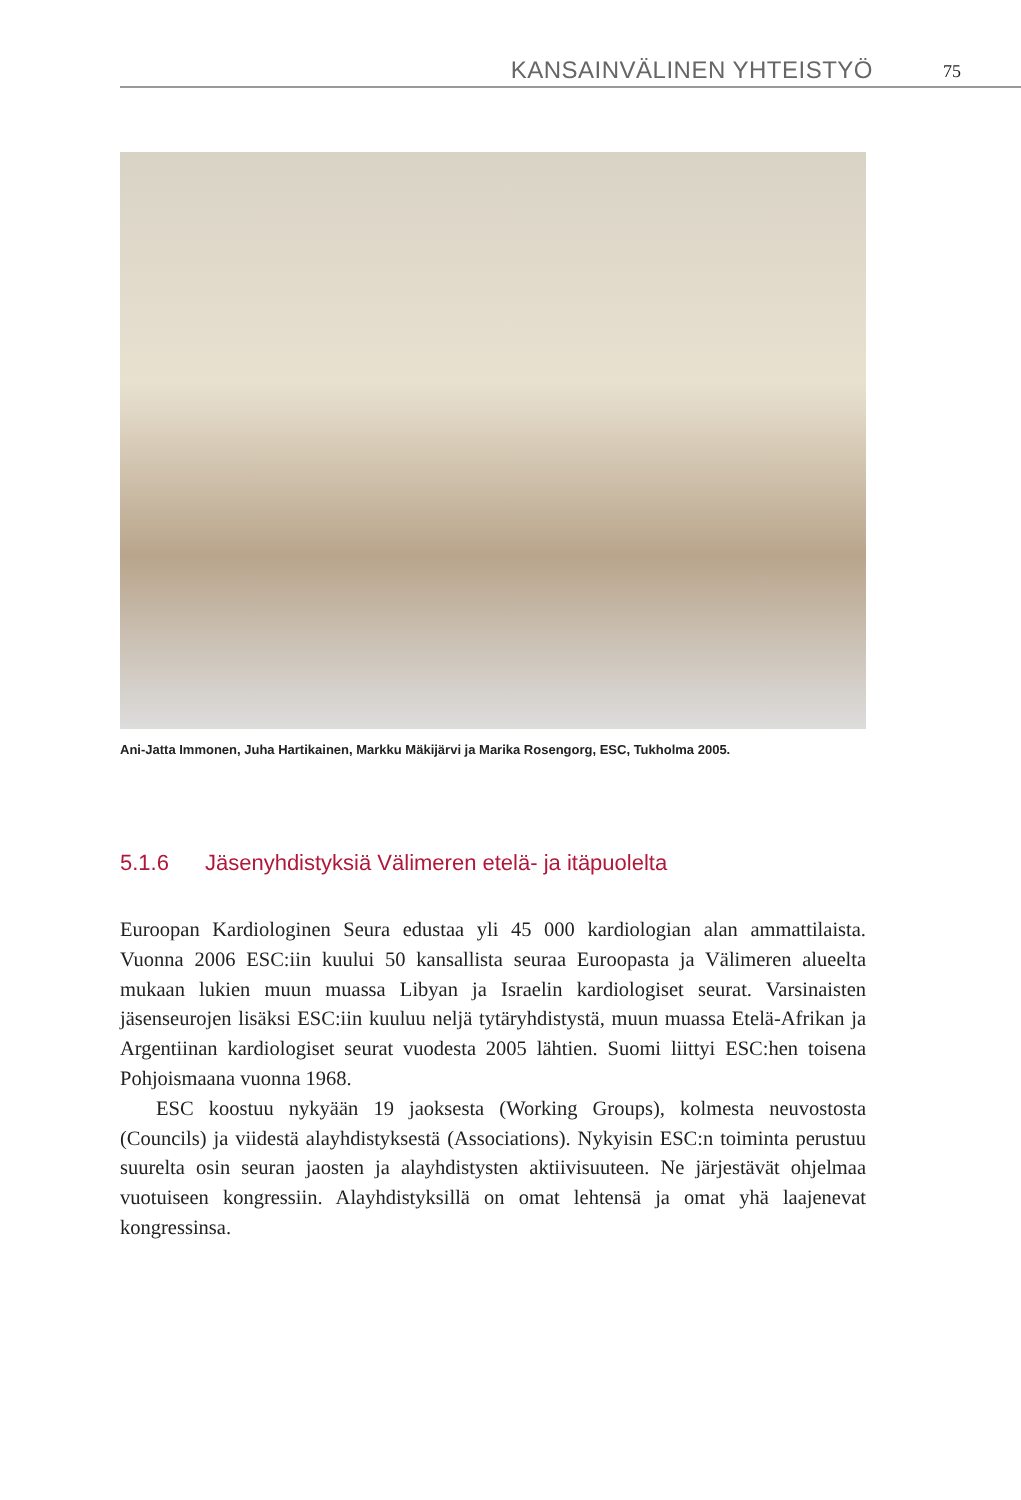KANSAINVÄLINEN YHTEISTYÖ 75
Ani-Jatta Immonen, Juha Hartikainen, Markku Mäkijärvi ja Marika Rosengorg, ESC, Tukholma 2005.
5.1.6 Jäsenyhdistyksiä Välimeren etelä- ja itäpuolelta
Euroopan Kardiologinen Seura edustaa yli 45 000 kardiologian alan ammattilaista. Vuonna 2006 ESC:iin kuului 50 kansallista seuraa Euroopasta ja Välimeren alueelta mukaan lukien muun muassa Libyan ja Israelin kardiologiset seurat. Varsinaisten jäsenseurojen lisäksi ESC:iin kuuluu neljä tytäryhdistystä, muun muassa Etelä-Afrikan ja Argentiinan kardiologiset seurat vuodesta 2005 lähtien. Suomi liittyi ESC:hen toisena Pohjoismaana vuonna 1968.
ESC koostuu nykyään 19 jaoksesta (Working Groups), kolmesta neuvostosta (Councils) ja viidestä alayhdistyksestä (Associations). Nykyisin ESC:n toiminta perustuu suurelta osin seuran jaosten ja alayhdistysten aktiivisuuteen. Ne järjestävät ohjelmaa vuotuiseen kongressiin. Alayhdistyksillä on omat lehtensä ja omat yhä laajenevat kongressinsa.